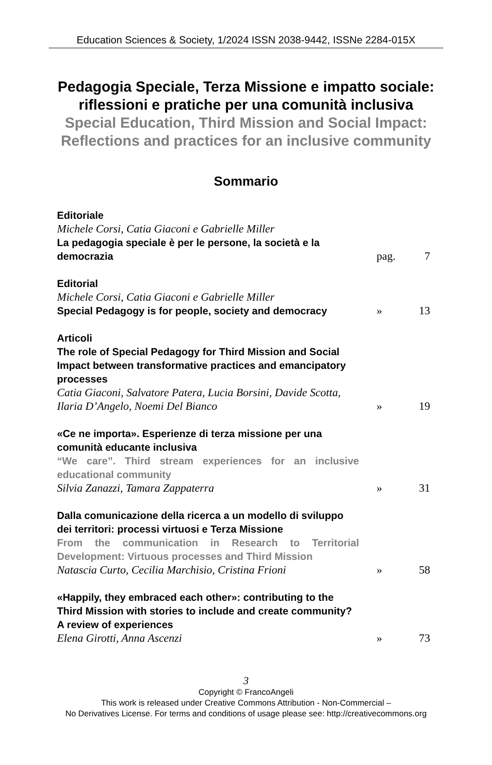Education Sciences & Society, 1/2024 ISSN 2038-9442, ISSNe 2284-015X
Pedagogia Speciale, Terza Missione e impatto sociale:
riflessioni e pratiche per una comunità inclusiva
Special Education, Third Mission and Social Impact:
Reflections and practices for an inclusive community
Sommario
Editoriale
Michele Corsi, Catia Giaconi e Gabrielle Miller
La pedagogia speciale è per le persone, la società e la democrazia
pag. 7
Editorial
Michele Corsi, Catia Giaconi e Gabrielle Miller
Special Pedagogy is for people, society and democracy
» 13
Articoli
The role of Special Pedagogy for Third Mission and Social Impact between transformative practices and emancipatory processes
Catia Giaconi, Salvatore Patera, Lucia Borsini, Davide Scotta, Ilaria D’Angelo, Noemi Del Bianco
» 19
«Ce ne importa». Esperienze di terza missione per una comunità educante inclusiva
“We care”. Third stream experiences for an inclusive educational community
Silvia Zanazzi, Tamara Zappaterra
» 31
Dalla comunicazione della ricerca a un modello di sviluppo dei territori: processi virtuosi e Terza Missione
From the communication in Research to Territorial Development: Virtuous processes and Third Mission
Natascia Curto, Cecilia Marchisio, Cristina Frioni
» 58
«Happily, they embraced each other»: contributing to the Third Mission with stories to include and create community? A review of experiences
Elena Girotti, Anna Ascenzi
» 73
3
Copyright © FrancoAngeli
This work is released under Creative Commons Attribution - Non-Commercial –
No Derivatives License. For terms and conditions of usage please see: http://creativecommons.org